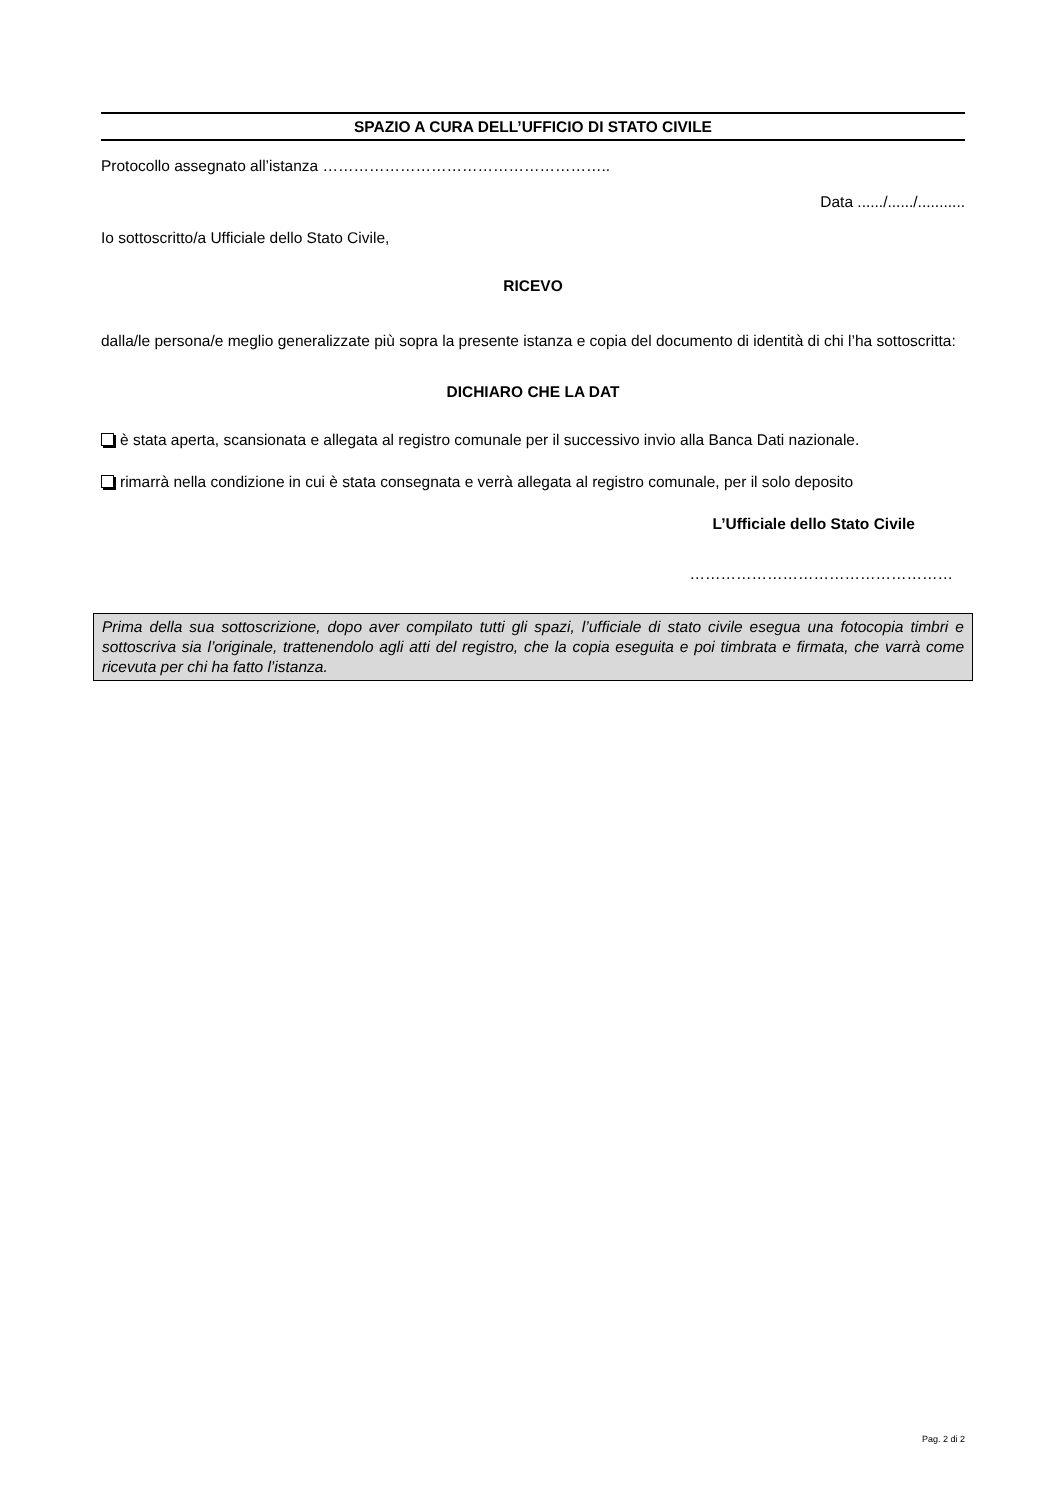SPAZIO A CURA DELL’UFFICIO DI STATO CIVILE
Protocollo assegnato all’istanza ………………………………………………..
Data ....../....../...........
Io sottoscritto/a Ufficiale dello Stato Civile,
RICEVO
dalla/le persona/e meglio generalizzate più sopra la presente istanza e copia del documento di identità di chi l’ha sottoscritta:
DICHIARO CHE LA DAT
è stata aperta, scansionata e allegata al registro comunale per il successivo invio alla Banca Dati nazionale.
rimarrà nella condizione in cui è stata consegnata e verrà allegata al registro comunale, per il solo deposito
L’Ufficiale dello Stato Civile
……………………………………………
Prima della sua sottoscrizione, dopo aver compilato tutti gli spazi, l’ufficiale di stato civile esegua una fotocopia timbri e sottoscriva sia l’originale, trattenendolo agli atti del registro, che la copia eseguita e poi timbrata e firmata, che varrà come ricevuta per chi ha fatto l’istanza.
Pag. 2 di 2